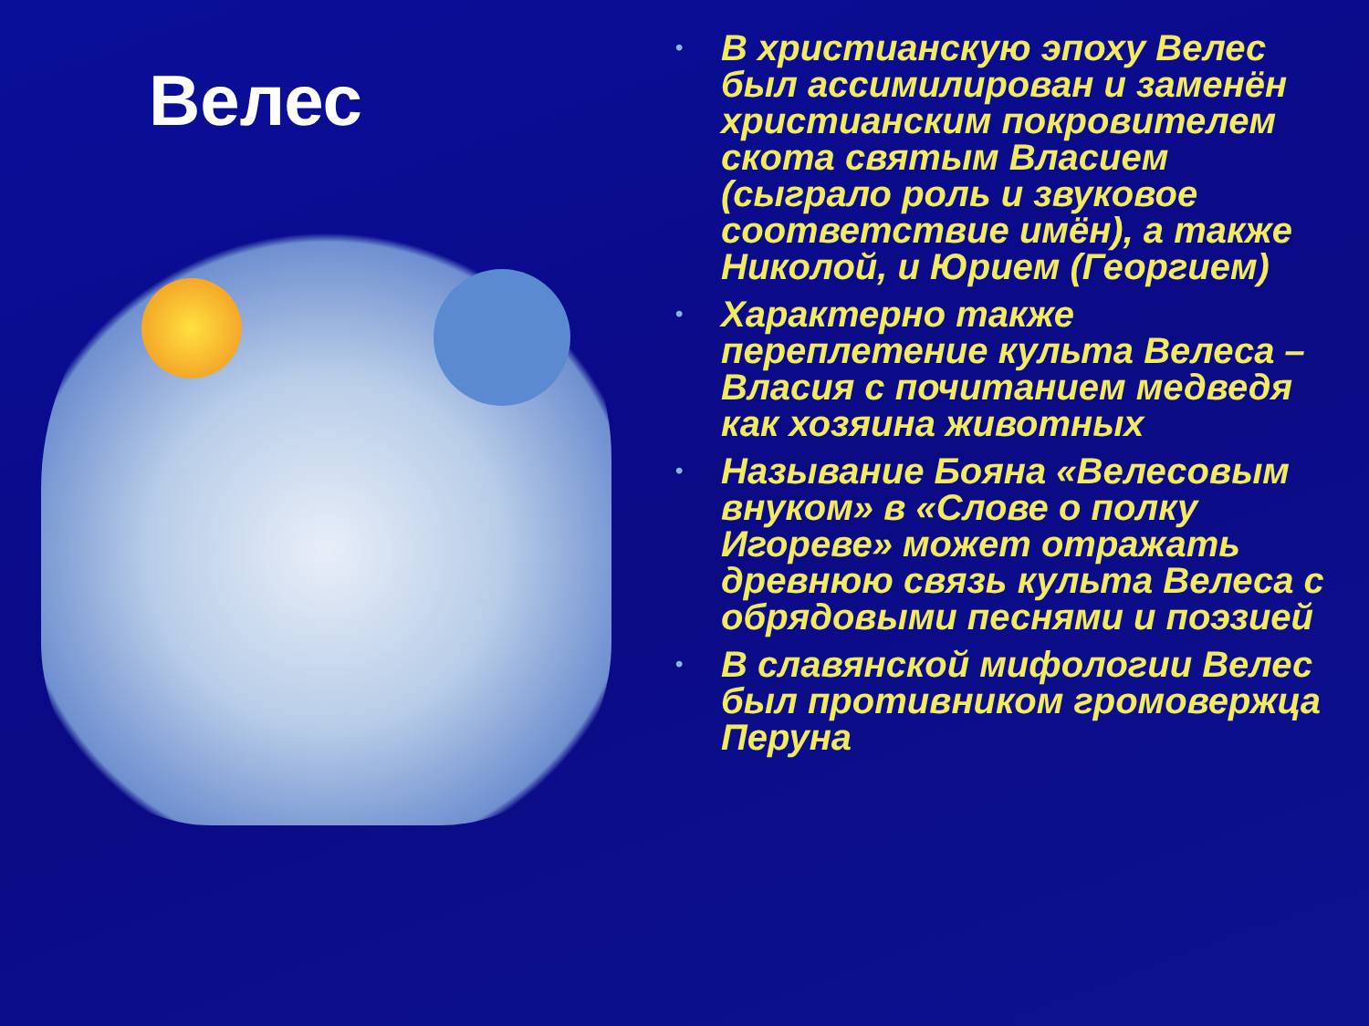Велес
• В христианскую эпоху Велес был ассимилирован и заменён христианским покровителем скота святым Власием (сыграло роль и звуковое соответствие имён), а также Николой, и Юрием (Георгием)
• Характерно также переплетение культа Велеса – Власия с почитанием медведя как хозяина животных
• Называние Бояна «Велесовым внуком» в «Слове о полку Игореве» может отражать древнюю связь культа Велеса с обрядовыми песнями и поэзией
• В славянской мифологии Велес был противником громовержца Перуна